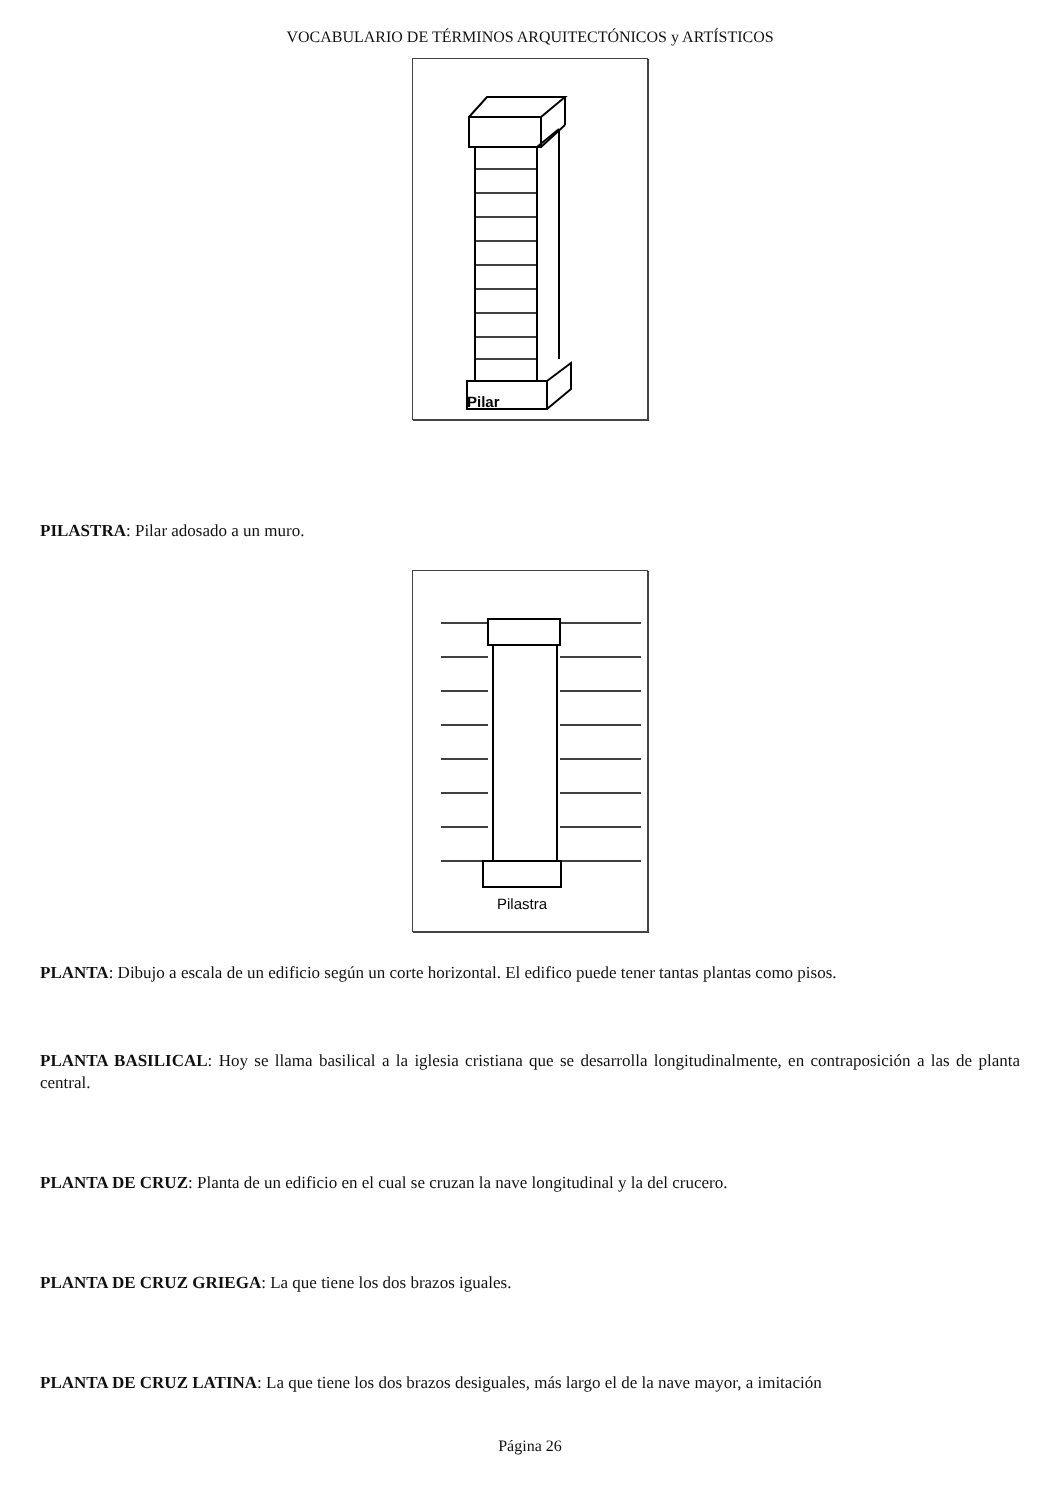VOCABULARIO DE TÉRMINOS ARQUITECTÓNICOS y ARTÍSTICOS
Pilar
PILASTRA: Pilar adosado a un muro.
Pilastra
PLANTA: Dibujo a escala de un edificio según un corte horizontal. El edifico puede tener tantas plantas como pisos.
PLANTA BASILICAL: Hoy se llama basilical a la iglesia cristiana que se desarrolla longitudinalmente, en contraposición a las de planta central.
PLANTA DE CRUZ: Planta de un edificio en el cual se cruzan la nave longitudinal y la del crucero.
PLANTA DE CRUZ GRIEGA: La que tiene los dos brazos iguales.
PLANTA DE CRUZ LATINA: La que tiene los dos brazos desiguales, más largo el de la nave mayor, a imitación
Página 26